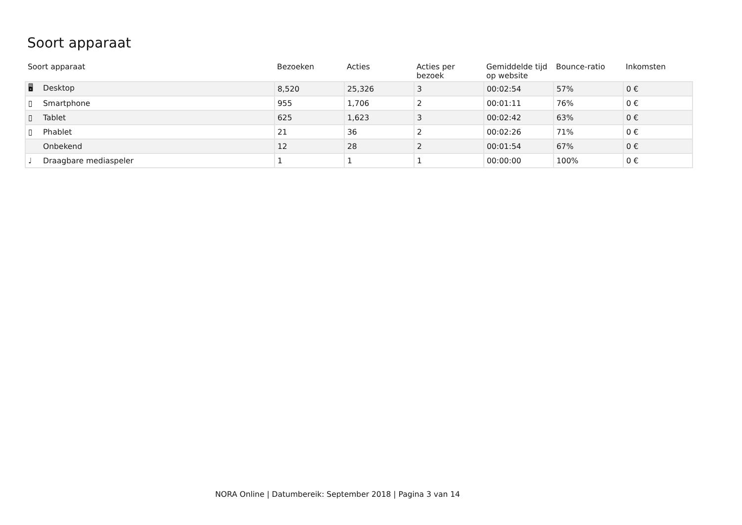Soort apparaat
| Soort apparaat | Bezoeken | Acties | Acties per bezoek | Gemiddelde tijd op website | Bounce-ratio | Inkomsten |
| --- | --- | --- | --- | --- | --- | --- |
| 🖥 Desktop | 8,520 | 25,326 | 3 | 00:02:54 | 57% | 0 € |
| ▯ Smartphone | 955 | 1,706 | 2 | 00:01:11 | 76% | 0 € |
| ▯ Tablet | 625 | 1,623 | 3 | 00:02:42 | 63% | 0 € |
| ▯ Phablet | 21 | 36 | 2 | 00:02:26 | 71% | 0 € |
| Onbekend | 12 | 28 | 2 | 00:01:54 | 67% | 0 € |
| ♩ Draagbare mediaspeler | 1 | 1 | 1 | 00:00:00 | 100% | 0 € |
NORA Online | Datumbereik: September 2018 | Pagina 3 van 14